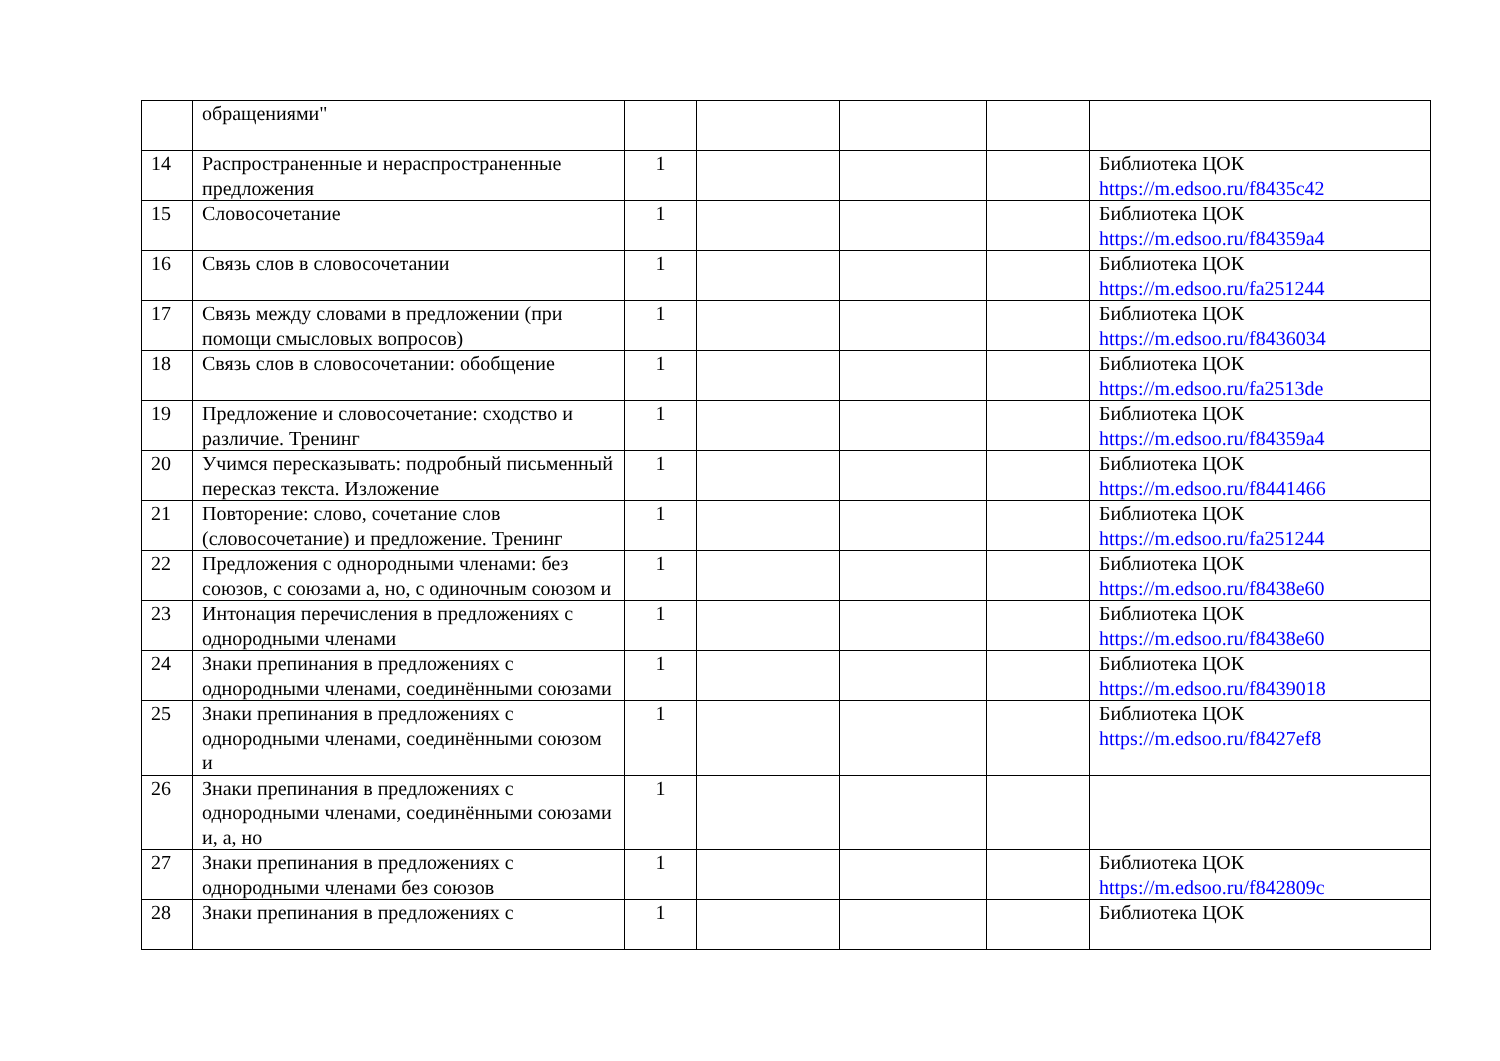| | обращениями" | | | | | |
| 14 | Распространенные и нераспространенные предложения | 1 | | | | Библиотека ЦОК https://m.edsoo.ru/f8435c42 |
| 15 | Словосочетание | 1 | | | | Библиотека ЦОК https://m.edsoo.ru/f84359a4 |
| 16 | Связь слов в словосочетании | 1 | | | | Библиотека ЦОК https://m.edsoo.ru/fa251244 |
| 17 | Связь между словами в предложении (при помощи смысловых вопросов) | 1 | | | | Библиотека ЦОК https://m.edsoo.ru/f8436034 |
| 18 | Связь слов в словосочетании: обобщение | 1 | | | | Библиотека ЦОК https://m.edsoo.ru/fa2513de |
| 19 | Предложение и словосочетание: сходство и различие. Тренинг | 1 | | | | Библиотека ЦОК https://m.edsoo.ru/f84359a4 |
| 20 | Учимся пересказывать: подробный письменный пересказ текста. Изложение | 1 | | | | Библиотека ЦОК https://m.edsoo.ru/f8441466 |
| 21 | Повторение: слово, сочетание слов (словосочетание) и предложение. Тренинг | 1 | | | | Библиотека ЦОК https://m.edsoo.ru/fa251244 |
| 22 | Предложения с однородными членами: без союзов, с союзами а, но, с одиночным союзом и | 1 | | | | Библиотека ЦОК https://m.edsoo.ru/f8438e60 |
| 23 | Интонация перечисления в предложениях с однородными членами | 1 | | | | Библиотека ЦОК https://m.edsoo.ru/f8438e60 |
| 24 | Знаки препинания в предложениях с однородными членами, соединёнными союзами | 1 | | | | Библиотека ЦОК https://m.edsoo.ru/f8439018 |
| 25 | Знаки препинания в предложениях с однородными членами, соединёнными союзом и | 1 | | | | Библиотека ЦОК https://m.edsoo.ru/f8427ef8 |
| 26 | Знаки препинания в предложениях с однородными членами, соединёнными союзами и, а, но | 1 | | | | |
| 27 | Знаки препинания в предложениях с однородными членами без союзов | 1 | | | | Библиотека ЦОК https://m.edsoo.ru/f842809c |
| 28 | Знаки препинания в предложениях с | 1 | | | | Библиотека ЦОК |